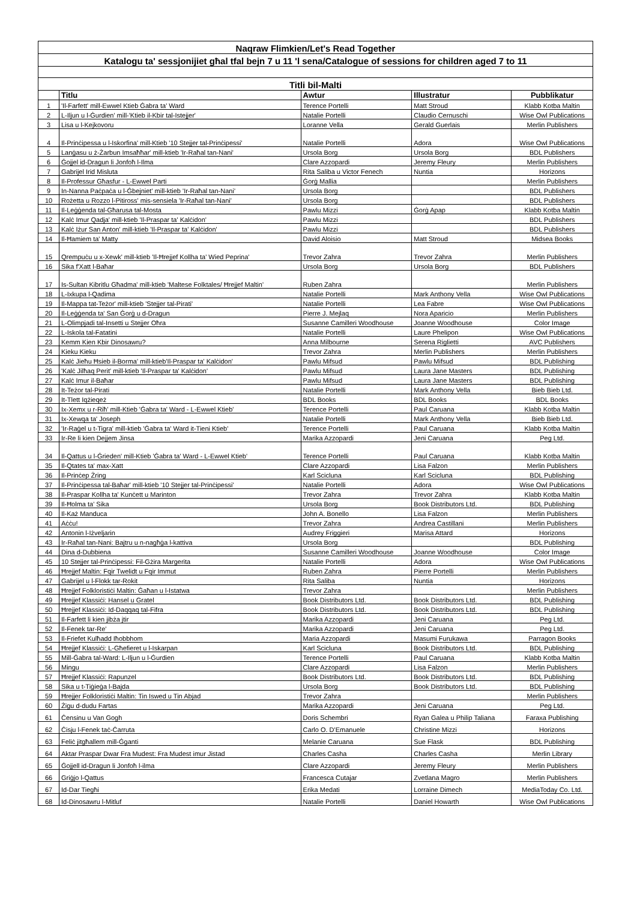| Naqraw Flimkien/Let's Read Together | | | | |
| Katalogu ta' sessjonijiet għal tfal bejn 7 u 11 'l sena/Catalogue of sessions for children aged 7 to 11 | | | | |
| Titli bil-Malti | | | | |
| | Titlu | Awtur | Illustratur | Pubblikatur |
| 1 | 'Il-Farfett' mill-Ewwel Ktieb Ġabra ta' Ward | Terence Portelli | Matt Stroud | Klabb Kotba Maltin |
| 2 | L-Iljun u l-Ġurdien' mill-'Ktieb il-Kbir tal-Istejjer' | Natalie Portelli | Claudio Cernuschi | Wise Owl Publications |
| 3 | Lisa u l-Kejkovoru | Loranne Vella | Gerald Guerlais | Merlin Publishers |
| 4 | Il-Prinċipessa u l-Iskorfina' mill-Ktieb '10 Stejjer tal-Prinċipessi' | Natalie Portelli | Adora | Wise Owl Publications |
| 5 | Lanġasu u ż-Żarbun Imsaħħar' mill-ktieb 'Ir-Raħal tan-Nani' | Ursola Borg | Ursola Borg | BDL Publishers |
| 6 | Ġojjel id-Dragun li Jonfoħ l-Ilma | Clare Azzopardi | Jeremy Fleury | Merlin Publishers |
| 7 | Gabrijel Irid Misluta | Rita Saliba u Victor Fenech | Nuntia | Horizons |
| 8 | Il-Professur Għasfur - L-Ewwel Parti | Ġorġ Mallia | | Merlin Publishers |
| 9 | In-Nanna Paċpaċa u l-Ġbejniet' mill-ktieb 'Ir-Raħal tan-Nani' | Ursola Borg | | BDL Publishers |
| 10 | Rożetta u Rozzo l-Pitiross' mis-sensiela 'Ir-Raħal tan-Nani' | Ursola Borg | | BDL Publishers |
| 11 | Il-Leġġenda tal-Għarusa tal-Mosta | Pawlu Mizzi | Ġorġ Apap | Klabb Kotba Maltin |
| 12 | Kalċ Imur Qadja' mill-ktieb 'Il-Praspar ta' Kalċidon' | Pawlu Mizzi | | BDL Publishers |
| 13 | Kalċ Iżur San Anton' mill-ktieb 'Il-Praspar ta' Kalċidon' | Pawlu Mizzi | | BDL Publishers |
| 14 | Il-Ħamiem ta' Matty | David Aloisio | Matt Stroud | Midsea Books |
| 15 | Qrempuċu u x-Xewk' mill-ktieb 'Il-Ħrejjef Kollha ta' Wied Peprina' | Trevor Zahra | Trevor Zahra | Merlin Publishers |
| 16 | Sika f'Xatt l-Baħar | Ursola Borg | Ursola Borg | BDL Publishers |
| 17 | Is-Sultan Kibritlu Għadma' mill-ktieb 'Maltese Folktales/ Ħrejjef Maltin' | Ruben Zahra | | Merlin Publishers |
| 18 | L-Ixkupa l-Qadima | Natalie Portelli | Mark Anthony Vella | Wise Owl Publications |
| 19 | Il-Mappa tat-Teżor' mill-ktieb 'Stejjer tal-Pirati' | Natalie Portelli | Lea Fabre | Wise Owl Publications |
| 20 | Il-Leġġenda ta' San Ġorġ u d-Dragun | Pierre J. Mejlaq | Nora Aparicio | Merlin Publishers |
| 21 | L-Olimpjadi tal-Insetti u Stejjer Oħra | Susanne Camilleri Woodhouse | Joanne Woodhouse | Color Image |
| 22 | L-Iskola tal-Fatatini | Natalie Portelli | Laure Phelipon | Wise Owl Publications |
| 23 | Kemm Kien Kbir Dinosawru? | Anna Milbourne | Serena Riglietti | AVC Publishers |
| 24 | Kieku Kieku | Trevor Zahra | Merlin Publishers | Merlin Publishers |
| 25 | Kalċ Jieħu Ħsieb il-Borma' mill-ktieb'Il-Praspar ta' Kalċidon' | Pawlu Mifsud | Pawlu Mifsud | BDL Publishing |
| 26 | 'Kalċ Jilħaq Perit' mill-ktieb 'Il-Praspar ta' Kalċidon' | Pawlu Mifsud | Laura Jane Masters | BDL Publishing |
| 27 | Kalċ Imur il-Baħar | Pawlu Mifsud | Laura Jane Masters | BDL Publishing |
| 28 | It-Teżor tal-Pirati | Natalie Portelli | Mark Anthony Vella | Bieb Bieb Ltd. |
| 29 | It-Tlett Iqżieqeż | BDL Books | BDL Books | BDL Books |
| 30 | Ix-Xemx u r-Riħ' mill-Ktieb 'Ġabra ta' Ward - L-Ewwel Ktieb' | Terence Portelli | Paul Caruana | Klabb Kotba Maltin |
| 31 | Ix-Xewqa ta' Joseph | Natalie Portelli | Mark Anthony Vella | Bieb Bieb Ltd. |
| 32 | 'Ir-Raġel u t-Tigra' mill-ktieb 'Ġabra ta' Ward it-Tieni Ktieb' | Terence Portelli | Paul Caruana | Klabb Kotba Maltin |
| 33 | Ir-Re li kien Dejjem Jinsa | Marika Azzopardi | Jeni Caruana | Peg Ltd. |
| 34 | Il-Qattus u l-Ġrieden' mill-Ktieb 'Ġabra ta' Ward - L-Ewwel Ktieb' | Terence Portelli | Paul Caruana | Klabb Kotba Maltin |
| 35 | Il-Qtates ta' max-Xatt | Clare Azzopardi | Lisa Falzon | Merlin Publishers |
| 36 | Il-Prinċep Żring | Karl Scicluna | Karl Scicluna | BDL Publishing |
| 37 | Il-Prinċipessa tal-Baħar' mill-ktieb '10 Stejjer tal-Prinċipessi' | Natalie Portelli | Adora | Wise Owl Publications |
| 38 | Il-Praspar Kollha ta' Kunċett u Marinton | Trevor Zahra | Trevor Zahra | Klabb Kotba Maltin |
| 39 | Il-Ħolma ta' Sika | Ursola Borg | Book Distributors Ltd. | BDL Publishing |
| 40 | Il-Każ Manduca | John A. Bonello | Lisa Falzon | Merlin Publishers |
| 41 | Aċċu! | Trevor Zahra | Andrea Castillani | Merlin Publishers |
| 42 | Antonin l-Iżveljarin | Audrey Friggieri | Marisa Attard | Horizons |
| 43 | Ir-Raħal tan-Nani: Bajtru u n-nagħġa l-kattiva | Ursola Borg | | BDL Publishing |
| 44 | Dina d-Dubbiena | Susanne Camilleri Woodhouse | Joanne Woodhouse | Color Image |
| 45 | 10 Stejjer tal-Prinċipessi: Fil-Gżira Margerita | Natalie Portelli | Adora | Wise Owl Publications |
| 46 | Ħrejjef Maltin: Fqir Twelidt u Fqir Immut | Ruben Zahra | Pierre Portelli | Merlin Publishers |
| 47 | Gabrijel u l-Flokk tar-Rokit | Rita Saliba | Nuntia | Horizons |
| 48 | Ħrejjef Folkloristiċi Maltin: Ġaħan u l-Istatwa | Trevor Zahra | | Merlin Publishers |
| 49 | Ħrejjef Klassiċi: Hansel u Gratel | Book Distributors Ltd. | Book Distributors Ltd. | BDL Publishing |
| 50 | Ħrejjef Klassiċi: Id-Daqqaq tal-Fifra | Book Distributors Ltd. | Book Distributors Ltd. | BDL Publishing |
| 51 | Il-Farfett li kien jibża jtir | Marika Azzopardi | Jeni Caruana | Peg Ltd. |
| 52 | Il-Fenek tar-Re' | Marika Azzopardi | Jeni Caruana | Peg Ltd. |
| 53 | Il-Friefet Kulħadd Iħobbhom | Maria Azzopardi | Masumi Furukawa | Parragon Books |
| 54 | Ħrejjef Klassiċi: L-Għefieret u l-Iskarpan | Karl Scicluna | Book Distributors Ltd. | BDL Publishing |
| 55 | Mill-Ġabra tal-Ward: L-Iljun u l-Ġurdien | Terence Portelli | Paul Caruana | Klabb Kotba Maltin |
| 56 | Mingu | Clare Azzopardi | Lisa Falzon | Merlin Publishers |
| 57 | Ħrejjef Klassiċi: Rapunzel | Book Distributors Ltd. | Book Distributors Ltd. | BDL Publishing |
| 58 | Sika u t-Tiġieġa l-Bajda | Ursola Borg | Book Distributors Ltd. | BDL Publishing |
| 59 | Ħrejjer Folkloristiċi Maltin: Tin Iswed u Tin Abjad | Trevor Zahra | | Merlin Publishers |
| 60 | Żigu d-dudu Fartas | Marika Azzopardi | Jeni Caruana | Peg Ltd. |
| 61 | Ċensinu u Van Gogh | Doris Schembri | Ryan Galea u Philip Taliana | Faraxa Publishing |
| 62 | Ċisju l-Fenek taċ-Ċarruta | Carlo O. D'Emanuele | Christine Mizzi | Horizons |
| 63 | Feliċ jitgħallem mill-Ġganti | Melanie Caruana | Sue Flask | BDL Publishing |
| 64 | Aktar Praspar Dwar Fra Mudest: Fra Mudest imur Jistad | Charles Casha | Charles Casha | Merlin Library |
| 65 | Ġojjell id-Dragun li Jonfoħ l-ilma | Clare Azzopardi | Jeremy Fleury | Merlin Publishers |
| 66 | Griġjo l-Qattus | Francesca Cutajar | Zvetlana Magro | Merlin Publishers |
| 67 | Id-Dar Tiegħi | Erika Medati | Lorraine Dimech | MediaToday Co. Ltd. |
| 68 | Id-Dinosawru l-Mitluf | Natalie Portelli | Daniel Howarth | Wise Owl Publications |